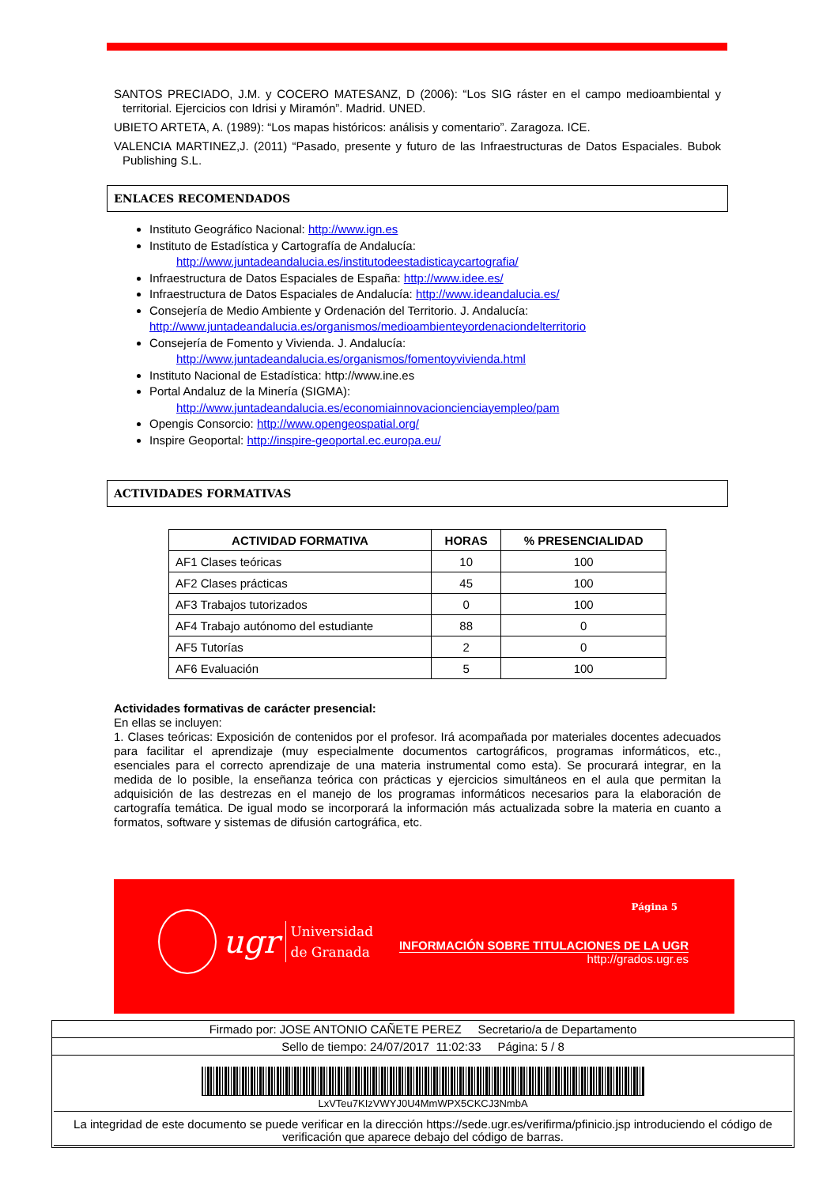SANTOS PRECIADO, J.M. y COCERO MATESANZ, D (2006): “Los SIG ráster en el campo medioambiental y territorial. Ejercicios con Idrisi y Miramón”. Madrid. UNED.
UBIETO ARTETA, A. (1989): “Los mapas históricos: análisis y comentario”. Zaragoza. ICE.
VALENCIA MARTINEZ,J. (2011) “Pasado, presente y futuro de las Infraestructuras de Datos Espaciales. Bubok Publishing S.L.
ENLACES RECOMENDADOS
Instituto Geográfico Nacional: http://www.ign.es
Instituto de Estadística y Cartografía de Andalucía:
http://www.juntadeandalucia.es/institutodeestadisticaycartografia/
Infraestructura de Datos Espaciales de España: http://www.idee.es/
Infraestructura de Datos Espaciales de Andalucía: http://www.ideandalucia.es/
Consejería de Medio Ambiente y Ordenación del Territorio. J. Andalucía: http://www.juntadeandalucia.es/organismos/medioambienteyordenaciondelterritorio
Consejería de Fomento y Vivienda. J. Andalucía:
http://www.juntadeandalucia.es/organismos/fomentoyvivienda.html
Instituto Nacional de Estadística: http://www.ine.es
Portal Andaluz de la Minería (SIGMA):
http://www.juntadeandalucia.es/economiainnovacioncienciayempleo/pam
Opengis Consorcio: http://www.opengeospatial.org/
Inspire Geoportal: http://inspire-geoportal.ec.europa.eu/
ACTIVIDADES FORMATIVAS
| ACTIVIDAD FORMATIVA | HORAS | % PRESENCIALIDAD |
| --- | --- | --- |
| AF1 Clases teóricas | 10 | 100 |
| AF2 Clases prácticas | 45 | 100 |
| AF3 Trabajos tutorizados | 0 | 100 |
| AF4 Trabajo autónomo del estudiante | 88 | 0 |
| AF5 Tutorías | 2 | 0 |
| AF6 Evaluación | 5 | 100 |
Actividades formativas de carácter presencial:
En ellas se incluyen:
1. Clases teóricas: Exposición de contenidos por el profesor. Irá acompañada por materiales docentes adecuados para facilitar el aprendizaje (muy especialmente documentos cartográficos, programas informáticos, etc., esenciales para el correcto aprendizaje de una materia instrumental como esta). Se procurará integrar, en la medida de lo posible, la enseñanza teórica con prácticas y ejercicios simultáneos en el aula que permitan la adquisición de las destrezas en el manejo de los programas informáticos necesarios para la elaboración de cartografía temática. De igual modo se incorporará la información más actualizada sobre la materia en cuanto a formatos, software y sistemas de difusión cartográfica, etc.
ugr Universidad
de Granada
Página 5
INFORMACIÓN SOBRE TITULACIONES DE LA UGR
http://grados.ugr.es
Firmado por: JOSE ANTONIO CAÑETE PEREZ Secretario/a de Departamento
Sello de tiempo: 24/07/2017 11:02:33 Página: 5 / 8
LxVTeu7KIzVWYJ0U4MmWPX5CKCJ3NmbA
La integridad de este documento se puede verificar en la dirección https://sede.ugr.es/verifirma/pfinicio.jsp introduciendo el código de verificación que aparece debajo del código de barras.